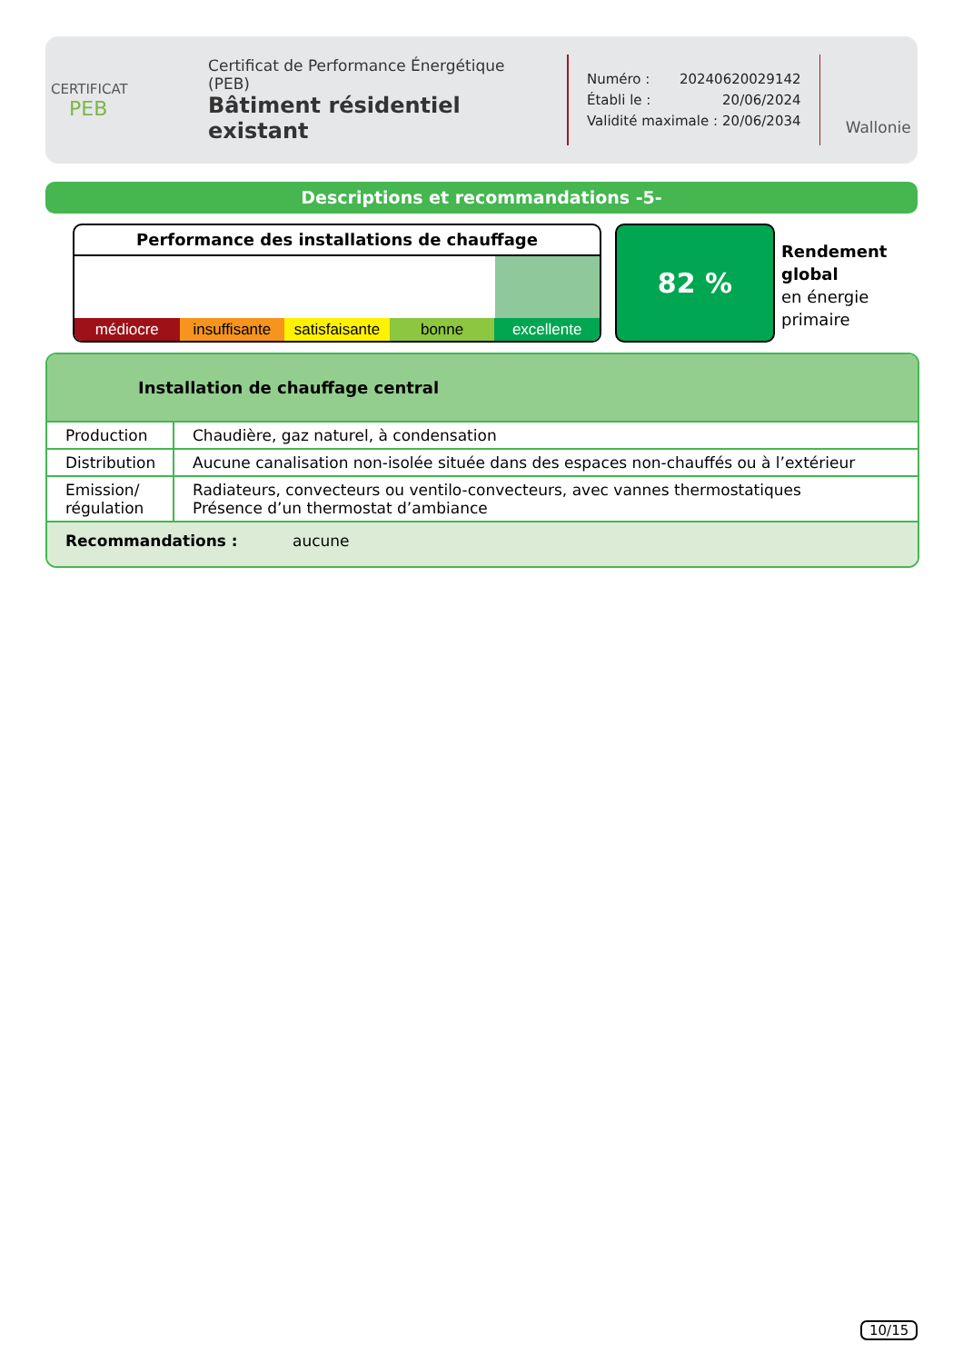CERTIFICAT
PEB
Certificat de Performance Énergétique (PEB)
Bâtiment résidentiel existant
Numéro : 20240620029142
Établi le : 20/06/2024
Validité maximale : 20/06/2034
Wallonie
Descriptions et recommandations -5-
Performance des installations de chauffage
médiocre insuffisante satisfaisante bonne excellente
82 %
Rendement
global
en énergie
primaire
Installation de chauffage central
| Production | Chaudière, gaz naturel, à condensation |
| Distribution | Aucune canalisation non-isolée située dans des espaces non-chauffés ou à l’extérieur |
| Emission/ régulation | Radiateurs, convecteurs ou ventilo-convecteurs, avec vannes thermostatiques Présence d’un thermostat d’ambiance |
Recommandations : aucune
10/15